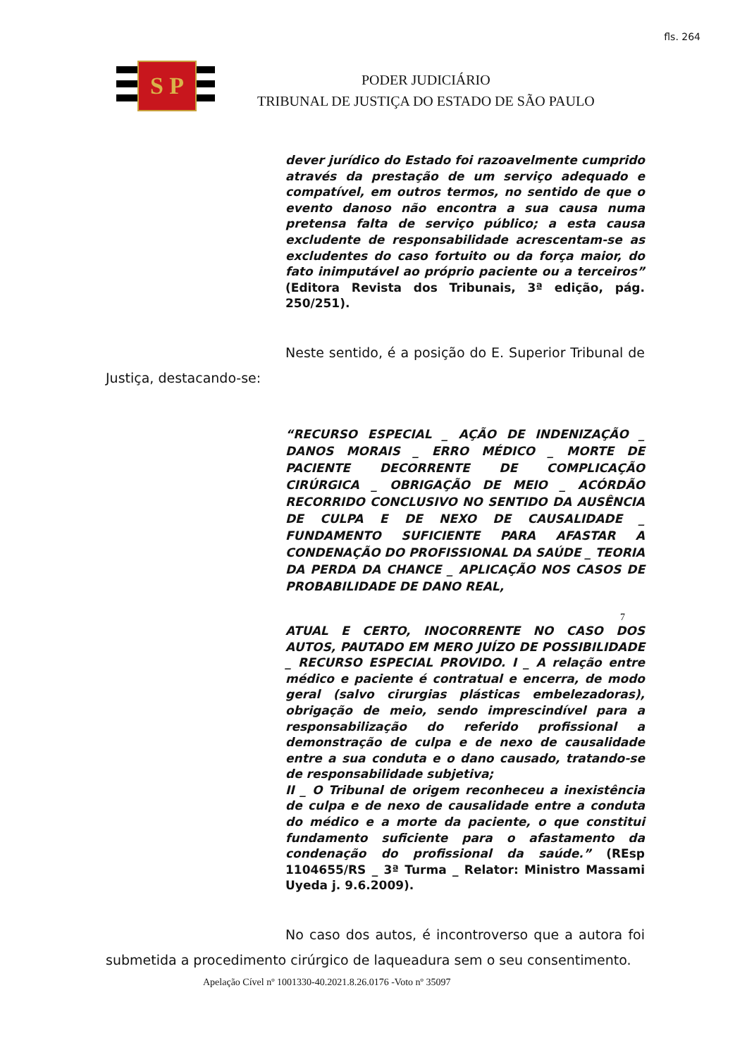fls. 264
S P
PODER JUDICIÁRIO
TRIBUNAL DE JUSTIÇA DO ESTADO DE SÃO PAULO
dever jurídico do Estado foi razoavelmente cumprido através da prestação de um serviço adequado e compatível, em outros termos, no sentido de que o evento danoso não encontra a sua causa numa pretensa falta de serviço público; a esta causa excludente de responsabilidade acrescentam-se as excludentes do caso fortuito ou da força maior, do fato inimputável ao próprio paciente ou a terceiros” (Editora Revista dos Tribunais, 3ª edição, pág. 250/251).
Neste sentido, é a posição do E. Superior Tribunal de Justiça, destacando-se:
“RECURSO ESPECIAL _ AÇÃO DE INDENIZAÇÃO _ DANOS MORAIS _ ERRO MÉDICO _ MORTE DE PACIENTE DECORRENTE DE COMPLICAÇÃO CIRÚRGICA _ OBRIGAÇÃO DE MEIO _ ACÓRDÃO RECORRIDO CONCLUSIVO NO SENTIDO DA AUSÊNCIA DE CULPA E DE NEXO DE CAUSALIDADE _ FUNDAMENTO SUFICIENTE PARA AFASTAR A CONDENAÇÃO DO PROFISSIONAL DA SAÚDE _ TEORIA DA PERDA DA CHANCE _ APLICAÇÃO NOS CASOS DE PROBABILIDADE DE DANO REAL,
7
ATUAL E CERTO, INOCORRENTE NO CASO DOS AUTOS, PAUTADO EM MERO JUÍZO DE POSSIBILIDADE _ RECURSO ESPECIAL PROVIDO. I _ A relação entre médico e paciente é contratual e encerra, de modo geral (salvo cirurgias plásticas embelezadoras), obrigação de meio, sendo imprescindível para a responsabilização do referido profissional a demonstração de culpa e de nexo de causalidade entre a sua conduta e o dano causado, tratando-se de responsabilidade subjetiva;
II _ O Tribunal de origem reconheceu a inexistência de culpa e de nexo de causalidade entre a conduta do médico e a morte da paciente, o que constitui fundamento suficiente para o afastamento da condenação do profissional da saúde.” (REsp 1104655/RS _ 3ª Turma _ Relator: Ministro Massami Uyeda j. 9.6.2009).
No caso dos autos, é incontroverso que a autora foi submetida a procedimento cirúrgico de laqueadura sem o seu consentimento.
Apelação Cível nº 1001330-40.2021.8.26.0176 -Voto nº 35097